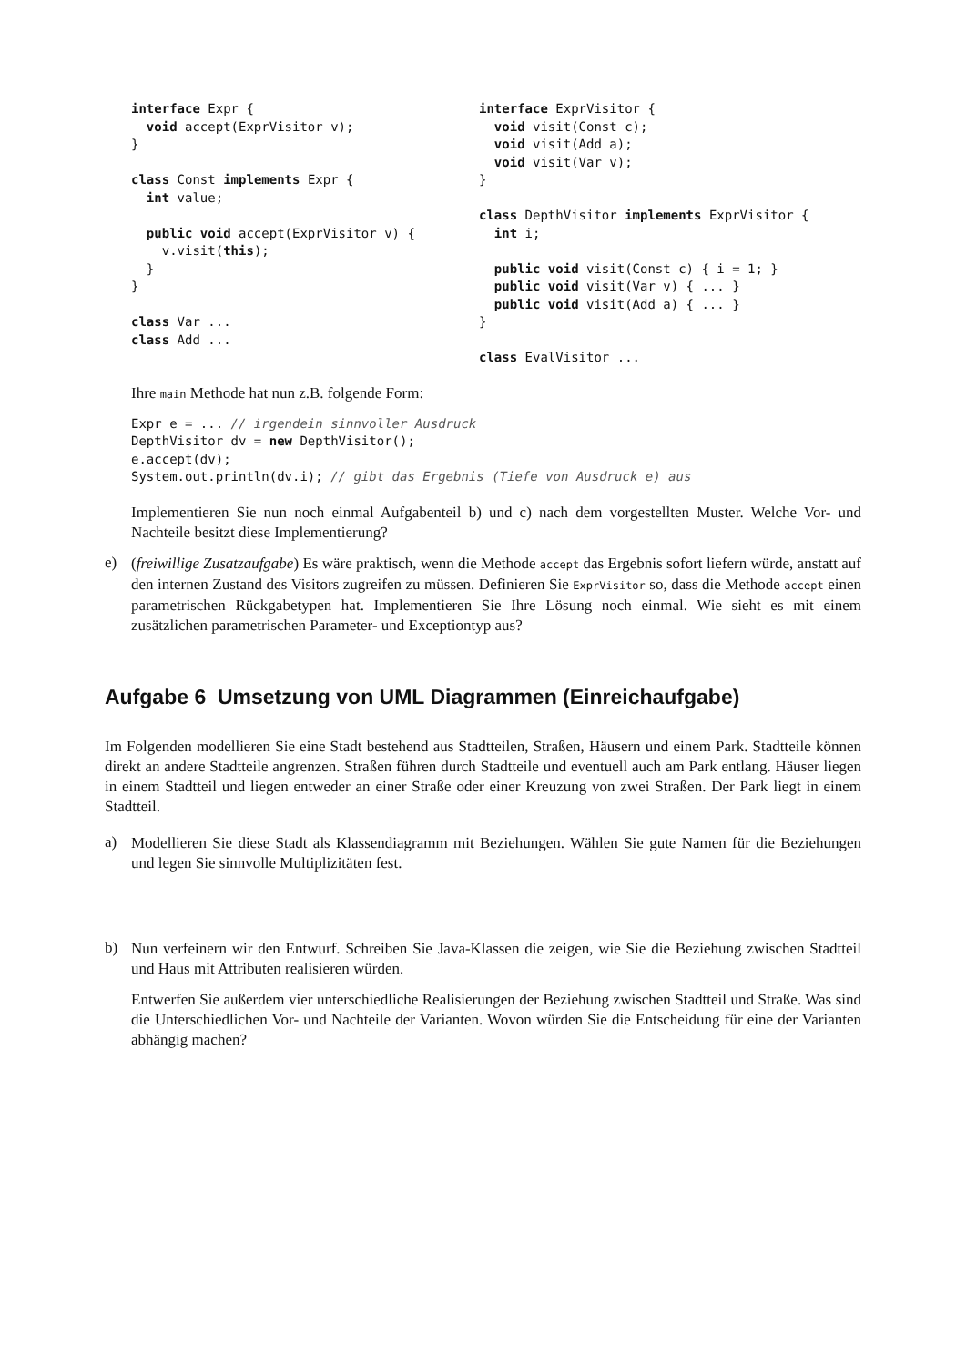interface Expr {
  void accept(ExprVisitor v);
}

class Const implements Expr {
  int value;

  public void accept(ExprVisitor v) {
    v.visit(this);
  }
}

class Var ...
class Add ...
interface ExprVisitor {
  void visit(Const c);
  void visit(Add a);
  void visit(Var v);
}

class DepthVisitor implements ExprVisitor {
  int i;

  public void visit(Const c) { i = 1; }
  public void visit(Var v) { ... }
  public void visit(Add a) { ... }
}

class EvalVisitor ...
Ihre main Methode hat nun z.B. folgende Form:
Expr e = ... // irgendein sinnvoller Ausdruck
DepthVisitor dv = new DepthVisitor();
e.accept(dv);
System.out.println(dv.i); // gibt das Ergebnis (Tiefe von Ausdruck e) aus
Implementieren Sie nun noch einmal Aufgabenteil b) und c) nach dem vorgestellten Muster. Welche Vor- und Nachteile besitzt diese Implementierung?
e)
(freiwillige Zusatzaufgabe) Es wäre praktisch, wenn die Methode accept das Ergebnis sofort liefern würde, anstatt auf den internen Zustand des Visitors zugreifen zu müssen. Definieren Sie ExprVisitor so, dass die Methode accept einen parametrischen Rückgabetypen hat. Implementieren Sie Ihre Lösung noch einmal. Wie sieht es mit einem zusätzlichen parametrischen Parameter- und Exceptiontyp aus?
Aufgabe 6 Umsetzung von UML Diagrammen (Einreichaufgabe)
Im Folgenden modellieren Sie eine Stadt bestehend aus Stadtteilen, Straßen, Häusern und einem Park. Stadtteile können direkt an andere Stadtteile angrenzen. Straßen führen durch Stadtteile und eventuell auch am Park entlang. Häuser liegen in einem Stadtteil und liegen entweder an einer Straße oder einer Kreuzung von zwei Straßen. Der Park liegt in einem Stadtteil.
a)
Modellieren Sie diese Stadt als Klassendiagramm mit Beziehungen. Wählen Sie gute Namen für die Beziehungen und legen Sie sinnvolle Multiplizitäten fest.
b)
Nun verfeinern wir den Entwurf. Schreiben Sie Java-Klassen die zeigen, wie Sie die Beziehung zwischen Stadtteil und Haus mit Attributen realisieren würden.
Entwerfen Sie außerdem vier unterschiedliche Realisierungen der Beziehung zwischen Stadtteil und Straße. Was sind die Unterschiedlichen Vor- und Nachteile der Varianten. Wovon würden Sie die Entscheidung für eine der Varianten abhängig machen?